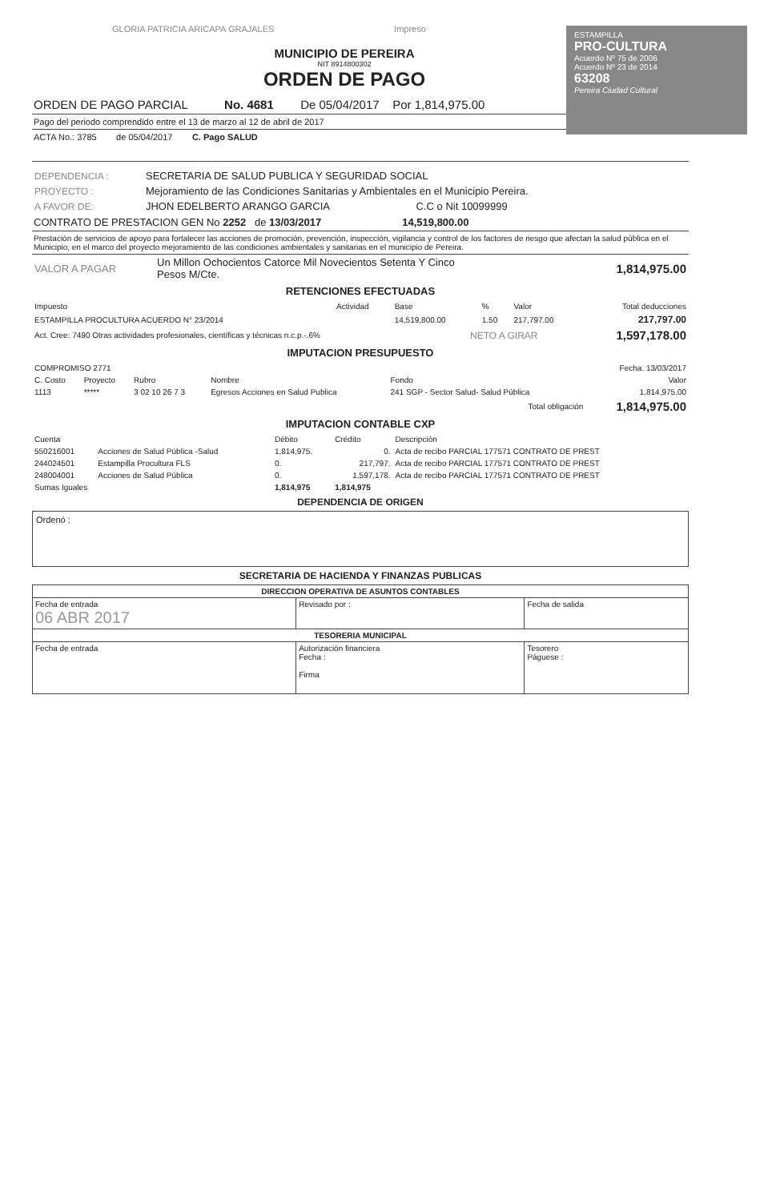ESTAMPILLA
PRO-CULTURA
Acuerdo Nº 75 de 2006
Acuerdo Nº 23 de 2014
63208
Pereira Ciudad Cultural
GLORIA PATRICIA ARICAPA GRAJALES Impreso
MUNICIPIO DE PEREIRA
NIT 8914800302
ORDEN DE PAGO
ORDEN DE PAGO PARCIAL No. 4681 De 05/04/2017 Por 1,814,975.00
Pago del periodo comprendido entre el 13 de marzo al 12 de abril de 2017
ACTA No.: 3785 de 05/04/2017 C. Pago SALUD
| DEPENDENCIA : | SECRETARIA DE SALUD PUBLICA Y SEGURIDAD SOCIAL |
| PROYECTO : | Mejoramiento de las Condiciones Sanitarias y Ambientales en el Municipio Pereira. |
| A FAVOR DE: | JHON EDELBERTO ARANGO GARCIA C.C o Nit 10099999 |
CONTRATO DE PRESTACION GEN No 2252 de 13/03/2017 14,519,800.00
Prestación de servicios de apoyo para fortalecer las acciones de promoción, prevención, inspección, vigilancia y control de los factores de riesgo que afectan la salud pública en el Municipio, en el marco del proyecto mejoramiento de las condiciones ambientales y sanitarias en el municipio de Pereira.
| VALOR A PAGAR | Un Millon Ochocientos Catorce Mil Novecientos Setenta Y Cinco Pesos M/Cte. | 1,814,975.00 |
RETENCIONES EFECTUADAS
| Impuesto | Actividad | Base | % | Valor | Total deducciones |
| --- | --- | --- | --- | --- | --- |
| ESTAMPILLA PROCULTURA ACUERDO N° 23/2014 | | 14,519,800.00 | 1.50 | 217,797.00 | 217,797.00 |
| Act. Cree: 7490 Otras actividades profesionales, científicas y técnicas n.c.p.-.6% | NETO A GIRAR | 1,597,178.00 |
IMPUTACION PRESUPUESTO
| COMPROMISO 2771 | Fecha. 13/03/2017 |
| C. Costo | Proyecto | Rubro | Nombre | Fondo | Valor |
| --- | --- | --- | --- | --- | --- |
| 1113 | ***** | 3 02 10 26 7 3 | Egresos Acciones en Salud Publica | 241 SGP - Sector Salud- Salud Pública | 1,814,975.00 |
| Total obligación | | | | | 1,814,975.00 |
IMPUTACION CONTABLE CXP
| Cuenta | | Débito | Crédito | Descripción |
| --- | --- | --- | --- | --- |
| 550216001 | Acciones de Salud Pública -Salud | 1,814,975. | 0. | Acta de recibo PARCIAL 177571 CONTRATO DE PREST |
| 244024501 | Estampilla Procultura FLS | 0. | 217,797. | Acta de recibo PARCIAL 177571 CONTRATO DE PREST |
| 248004001 | Acciones de Salud Pública | 0. | 1,597,178. | Acta de recibo PARCIAL 177571 CONTRATO DE PREST |
| Sumas Iguales | | 1,814,975 | 1,814,975 | |
DEPENDENCIA DE ORIGEN
Ordenó :
SECRETARIA DE HACIENDA Y FINANZAS PUBLICAS
| DIRECCION OPERATIVA DE ASUNTOS CONTABLES | | |
| Fecha de entrada 06 ABR 2017 | Revisado por : | Fecha de salida |
| TESORERIA MUNICIPAL | | |
| Fecha de entrada | Autorización financiera Fecha : Firma | Tesorero Páguese : |